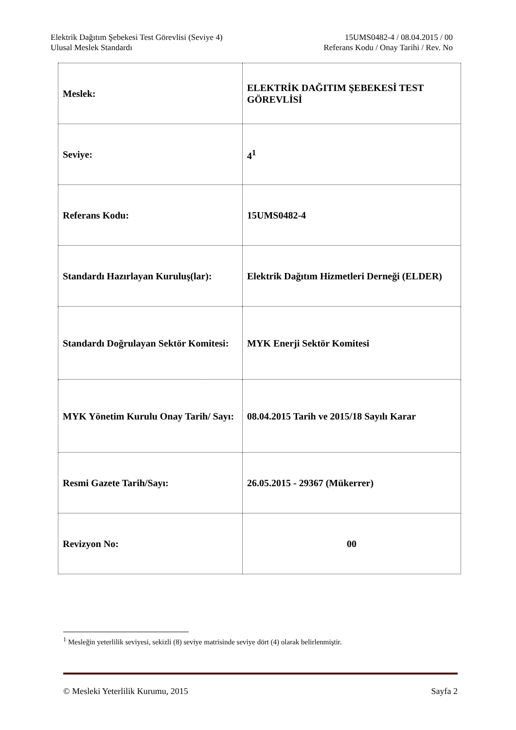Elektrik Dağıtım Şebekesi Test Görevlisi (Seviye 4) 15UMS0482-4 / 08.04.2015 / 00
Ulusal Meslek Standardı Referans Kodu / Onay Tarihi / Rev. No
| Meslek: | ELEKTRİK DAĞITIM ŞEBEKESİ TEST GÖREVLİSİ |
| Seviye: | 4<sup>1</sup> |
| Referans Kodu: | 15UMS0482-4 |
| Standardı Hazırlayan Kuruluş(lar): | Elektrik Dağıtım Hizmetleri Derneği (ELDER) |
| Standardı Doğrulayan Sektör Komitesi: | MYK Enerji Sektör Komitesi |
| MYK Yönetim Kurulu Onay Tarih/ Sayı: | 08.04.2015 Tarih ve 2015/18 Sayılı Karar |
| Resmi Gazete Tarih/Sayı: | 26.05.2015 - 29367 (Mükerrer) |
| Revizyon No: | 00 |
<sup>1</sup> Mesleğin yeterlilik seviyesi, sekizli (8) seviye matrisinde seviye dört (4) olarak belirlenmiştir.
© Mesleki Yeterlilik Kurumu, 2015 Sayfa 2